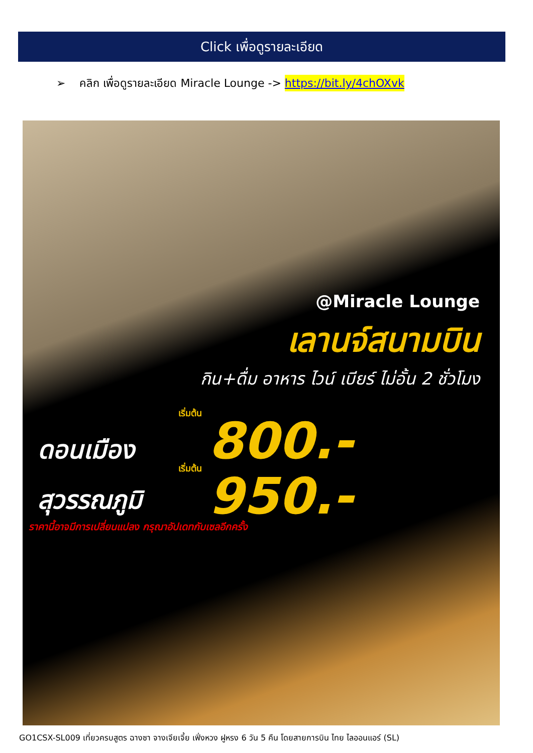Click เพื่อดูรายละเอียด
➢ คลิก เพื่อดูรายละเอียด Miracle Lounge -> https://bit.ly/4chOXvk
@Miracle Lounge
เลานจ์สนามบิน
กิน+ดื่ม อาหาร ไวน์ เบียร์ ไม่อั้น 2 ชั่วโมง
เริ่มต้น
ดอนเมือง 800.-
เริ่มต้น
สุวรรณภูมิ 950.-
ราคานี้อาจมีการเปลี่ยนแปลง กรุณาอัปเดทกับเซลอีกครั้ง
GO1CSX-SL009 เที่ยวครบสูตร ฉางซา จางเจียเจี้ย เฟิ่งหวง ฝูหรง 6 วัน 5 คืน โดยสายการบิน ไทย ไลออนแอร์ (SL)